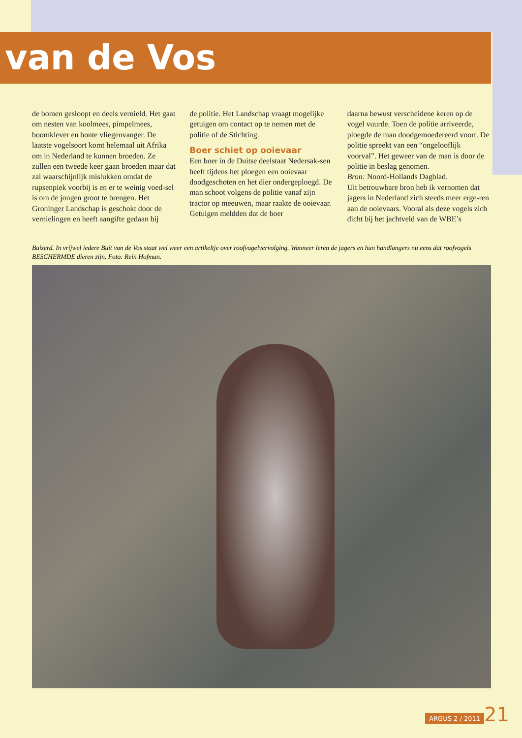van de Vos
de bomen gesloopt en deels vernield. Het gaat om nesten van koolmees, pimpelmees, boomklever en bonte vliegenvanger. De laatste vogelsoort komt helemaal uit Afrika om in Nederland te kunnen broeden. Ze zullen een tweede keer gaan broeden maar dat zal waarschijnlijk mislukken omdat de rupsenpiek voorbij is en er te weinig voed-sel is om de jongen groot te brengen. Het Groninger Landschap is geschokt door de vernielingen en heeft aangifte gedaan bij
de politie. Het Landschap vraagt mogelijke getuigen om contact op te nemen met de politie of de Stichting.
Boer schiet op ooievaar
Een boer in de Duitse deelstaat Nedersak-sen heeft tijdens het ploegen een ooievaar doodgeschoten en het dier ondergeploegd. De man schoot volgens de politie vanaf zijn tractor op meeuwen, maar raakte de ooievaar. Getuigen meldden dat de boer
daarna bewust verscheidene keren op de vogel vuurde. Toen de politie arriveerde, ploegde de man doodgemoedereerd voort. De politie spreekt van een “ongelooflijk voorval”. Het geweer van de man is door de politie in beslag genomen.
Bron: Noord-Hollands Dagblad.
Uit betrouwbare bron heb ik vernomen dat jagers in Nederland zich steeds meer erge-ren aan de ooievaars. Vooral als deze vogels zich dicht bij het jachtveld van de WBE’s
Buizerd. In vrijwel iedere Buit van de Vos staat wel weer een artikeltje over roofvogelvervolging. Wanneer leren de jagers en hun handlangers nu eens dat roofvogels BESCHERMDE dieren zijn. Foto: Rein Hofman.
ARGUS 2 / 2011 21